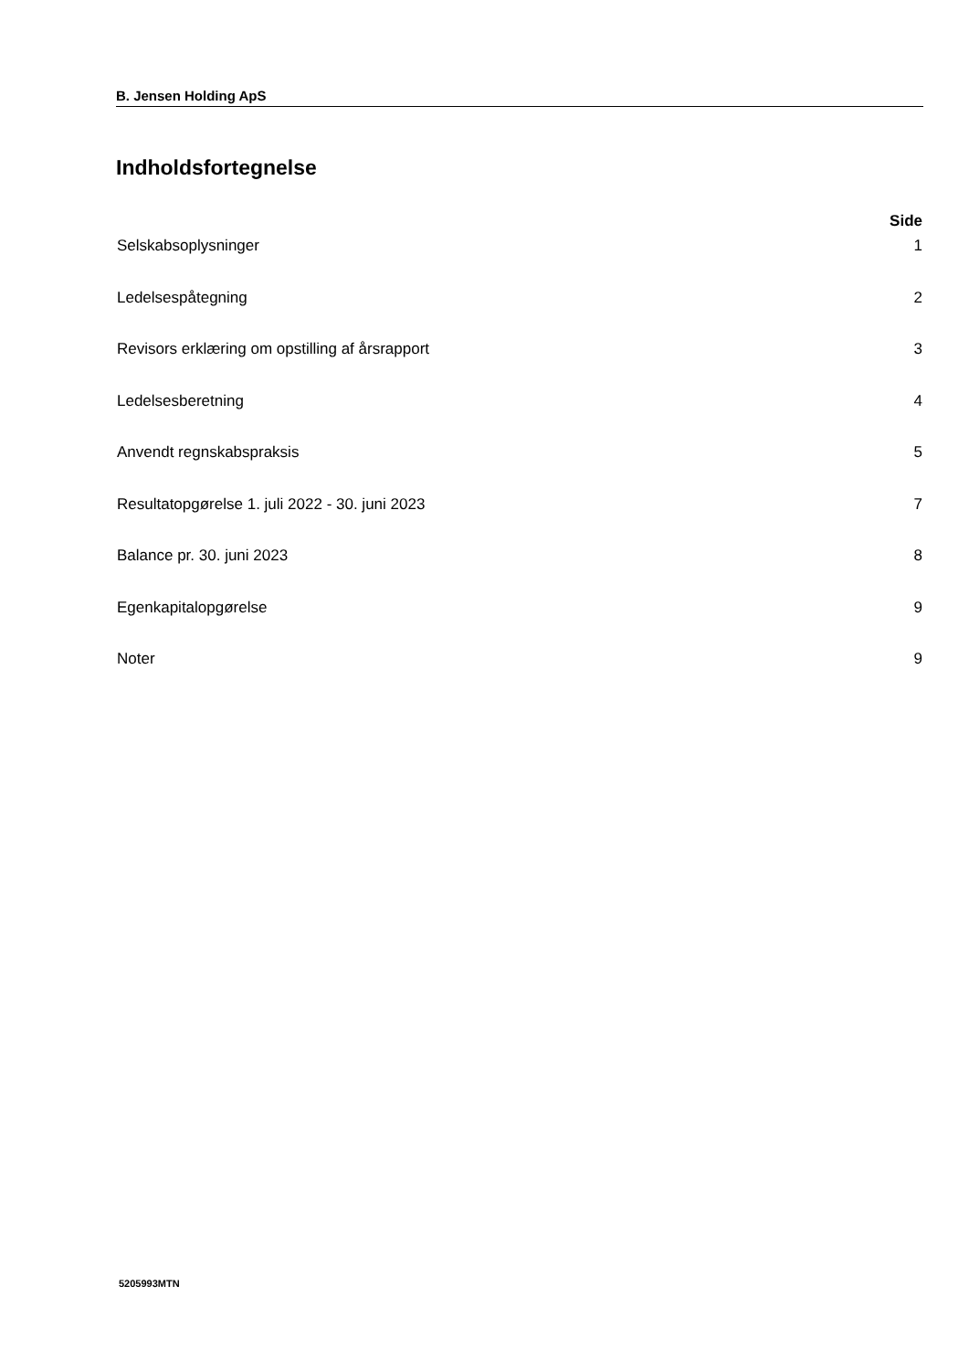B. Jensen Holding ApS
Indholdsfortegnelse
| | Side |
| --- | --- |
| Selskabsoplysninger | 1 |
| Ledelsespåtegning | 2 |
| Revisors erklæring om opstilling af årsrapport | 3 |
| Ledelsesberetning | 4 |
| Anvendt regnskabspraksis | 5 |
| Resultatopgørelse 1. juli 2022 - 30. juni 2023 | 7 |
| Balance pr. 30. juni 2023 | 8 |
| Egenkapitalopgørelse | 9 |
| Noter | 9 |
5205993MTN